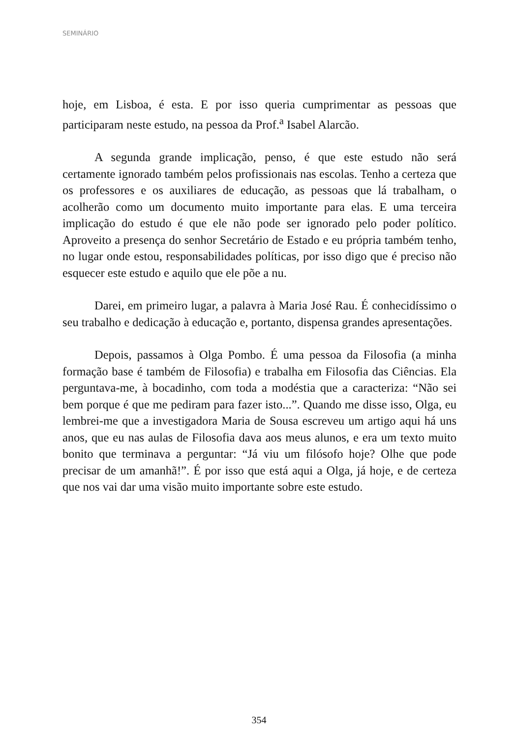SEMINÁRIO
hoje, em Lisboa, é esta. E por isso queria cumprimentar as pessoas que participaram neste estudo, na pessoa da Prof.<sup>a</sup> Isabel Alarcão.
A segunda grande implicação, penso, é que este estudo não será certamente ignorado também pelos profissionais nas escolas. Tenho a certeza que os professores e os auxiliares de educação, as pessoas que lá trabalham, o acolherão como um documento muito importante para elas. E uma terceira implicação do estudo é que ele não pode ser ignorado pelo poder político. Aproveito a presença do senhor Secretário de Estado e eu própria também tenho, no lugar onde estou, responsabilidades políticas, por isso digo que é preciso não esquecer este estudo e aquilo que ele põe a nu.
Darei, em primeiro lugar, a palavra à Maria José Rau. É conhecidíssimo o seu trabalho e dedicação à educação e, portanto, dispensa grandes apresentações.
Depois, passamos à Olga Pombo. É uma pessoa da Filosofia (a minha formação base é também de Filosofia) e trabalha em Filosofia das Ciências. Ela perguntava-me, à bocadinho, com toda a modéstia que a caracteriza: “Não sei bem porque é que me pediram para fazer isto...”. Quando me disse isso, Olga, eu lembrei-me que a investigadora Maria de Sousa escreveu um artigo aqui há uns anos, que eu nas aulas de Filosofia dava aos meus alunos, e era um texto muito bonito que terminava a perguntar: “Já viu um filósofo hoje? Olhe que pode precisar de um amanhã!”. É por isso que está aqui a Olga, já hoje, e de certeza que nos vai dar uma visão muito importante sobre este estudo.
354